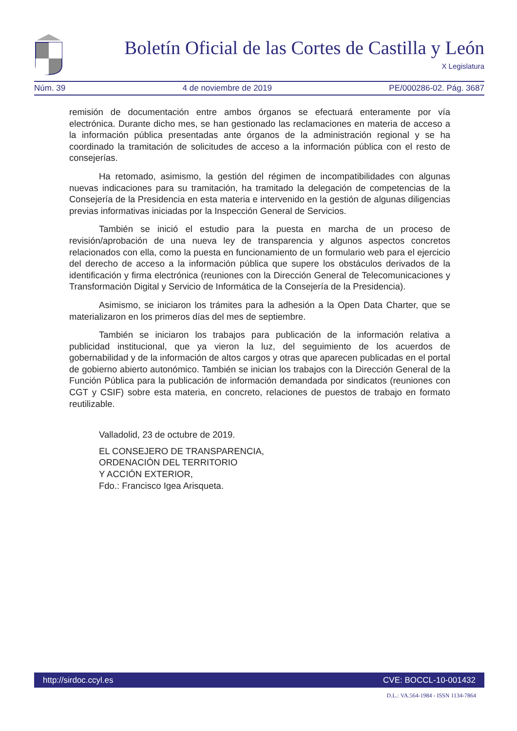Boletín Oficial de las Cortes de Castilla y León
X Legislatura
Núm. 39 4 de noviembre de 2019 PE/000286-02. Pág. 3687
remisión de documentación entre ambos órganos se efectuará enteramente por vía electrónica. Durante dicho mes, se han gestionado las reclamaciones en materia de acceso a la información pública presentadas ante órganos de la administración regional y se ha coordinado la tramitación de solicitudes de acceso a la información pública con el resto de consejerías.
Ha retomado, asimismo, la gestión del régimen de incompatibilidades con algunas nuevas indicaciones para su tramitación, ha tramitado la delegación de competencias de la Consejería de la Presidencia en esta materia e intervenido en la gestión de algunas diligencias previas informativas iniciadas por la Inspección General de Servicios.
También se inició el estudio para la puesta en marcha de un proceso de revisión/aprobación de una nueva ley de transparencia y algunos aspectos concretos relacionados con ella, como la puesta en funcionamiento de un formulario web para el ejercicio del derecho de acceso a la información pública que supere los obstáculos derivados de la identificación y firma electrónica (reuniones con la Dirección General de Telecomunicaciones y Transformación Digital y Servicio de Informática de la Consejería de la Presidencia).
Asimismo, se iniciaron los trámites para la adhesión a la Open Data Charter, que se materializaron en los primeros días del mes de septiembre.
También se iniciaron los trabajos para publicación de la información relativa a publicidad institucional, que ya vieron la luz, del seguimiento de los acuerdos de gobernabilidad y de la información de altos cargos y otras que aparecen publicadas en el portal de gobierno abierto autonómico. También se inician los trabajos con la Dirección General de la Función Pública para la publicación de información demandada por sindicatos (reuniones con CGT y CSIF) sobre esta materia, en concreto, relaciones de puestos de trabajo en formato reutilizable.
Valladolid, 23 de octubre de 2019.
EL CONSEJERO DE TRANSPARENCIA,
ORDENACIÓN DEL TERRITORIO
Y ACCIÓN EXTERIOR,
Fdo.: Francisco Igea Arisqueta.
http://sirdoc.ccyl.es CVE: BOCCL-10-001432
D.L.: VA.564-1984 - ISSN 1134-7864